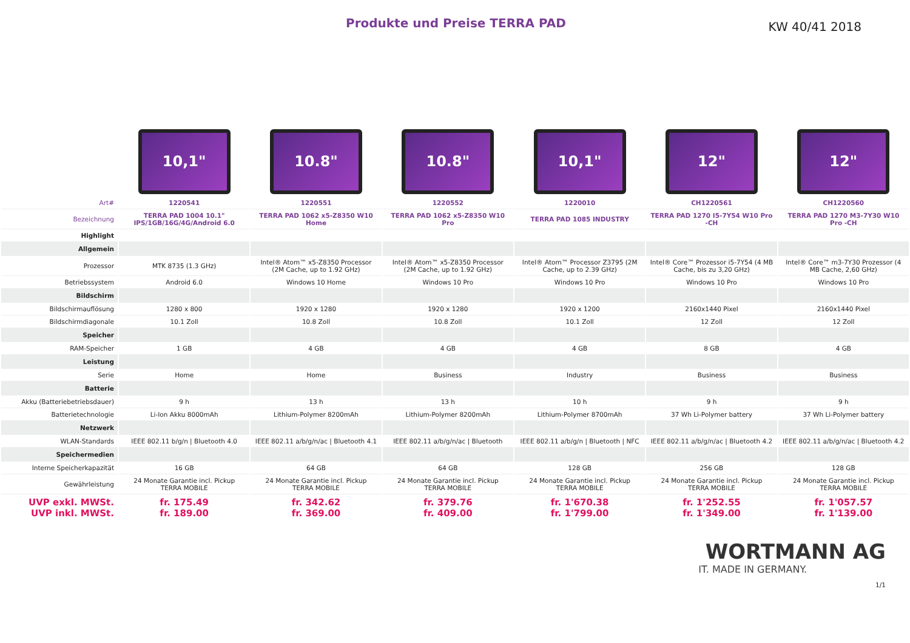Produkte und Preise TERRA PAD
KW 40/41 2018
| | 10,1" | 10.8" | 10.8" | 10,1" | 12" | 12" |
| Art# | 1220541 | 1220551 | 1220552 | 1220010 | CH1220561 | CH1220560 |
| Bezeichnung | TERRA PAD 1004 10.1" IPS/1GB/16G/4G/Android 6.0 | TERRA PAD 1062 x5-Z8350 W10 Home | TERRA PAD 1062 x5-Z8350 W10 Pro | TERRA PAD 1085 INDUSTRY | TERRA PAD 1270 I5-7Y54 W10 Pro -CH | TERRA PAD 1270 M3-7Y30 W10 Pro -CH |
| Highlight | | | | | | |
| Allgemein | | | | | | |
| Prozessor | MTK 8735 (1.3 GHz) | Intel® Atom™ x5-Z8350 Processor (2M Cache, up to 1.92 GHz) | Intel® Atom™ x5-Z8350 Processor (2M Cache, up to 1.92 GHz) | Intel® Atom™ Processor Z3795 (2M Cache, up to 2.39 GHz) | Intel® Core™ Prozessor i5-7Y54 (4 MB Cache, bis zu 3,20 GHz) | Intel® Core™ m3-7Y30 Prozessor (4 MB Cache, 2,60 GHz) |
| Betriebssystem | Android 6.0 | Windows 10 Home | Windows 10 Pro | Windows 10 Pro | Windows 10 Pro | Windows 10 Pro |
| Bildschirm | | | | | | |
| Bildschirmauflösung | 1280 x 800 | 1920 x 1280 | 1920 x 1280 | 1920 x 1200 | 2160x1440 Pixel | 2160x1440 Pixel |
| Bildschirmdiagonale | 10.1 Zoll | 10.8 Zoll | 10.8 Zoll | 10.1 Zoll | 12 Zoll | 12 Zoll |
| Speicher | | | | | | |
| RAM-Speicher | 1 GB | 4 GB | 4 GB | 4 GB | 8 GB | 4 GB |
| Leistung | | | | | | |
| Serie | Home | Home | Business | Industry | Business | Business |
| Batterie | | | | | | |
| Akku (Batteriebetriebsdauer) | 9 h | 13 h | 13 h | 10 h | 9 h | 9 h |
| Batterietechnologie | Li-Ion Akku 8000mAh | Lithium-Polymer 8200mAh | Lithium-Polymer 8200mAh | Lithium-Polymer 8700mAh | 37 Wh Li-Polymer battery | 37 Wh Li-Polymer battery |
| Netzwerk | | | | | | |
| WLAN-Standards | IEEE 802.11 b/g/n / Bluetooth 4.0 | IEEE 802.11 a/b/g/n/ac / Bluetooth 4.1 | IEEE 802.11 a/b/g/n/ac / Bluetooth | IEEE 802.11 a/b/g/n / Bluetooth / NFC | IEEE 802.11 a/b/g/n/ac / Bluetooth 4.2 | IEEE 802.11 a/b/g/n/ac / Bluetooth 4.2 |
| Speichermedien | | | | | | |
| Interne Speicherkapazität | 16 GB | 64 GB | 64 GB | 128 GB | 256 GB | 128 GB |
| Gewährleistung | 24 Monate Garantie incl. Pickup TERRA MOBILE | 24 Monate Garantie incl. Pickup TERRA MOBILE | 24 Monate Garantie incl. Pickup TERRA MOBILE | 24 Monate Garantie incl. Pickup TERRA MOBILE | 24 Monate Garantie incl. Pickup TERRA MOBILE | 24 Monate Garantie incl. Pickup TERRA MOBILE |
| UVP exkl. MWSt. UVP inkl. MWSt. | fr. 175.49 fr. 189.00 | fr. 342.62 fr. 369.00 | fr. 379.76 fr. 409.00 | fr. 1'670.38 fr. 1'799.00 | fr. 1'252.55 fr. 1'349.00 | fr. 1'057.57 fr. 1'139.00 |
WORTMANN AG
IT. MADE IN GERMANY.
1/1